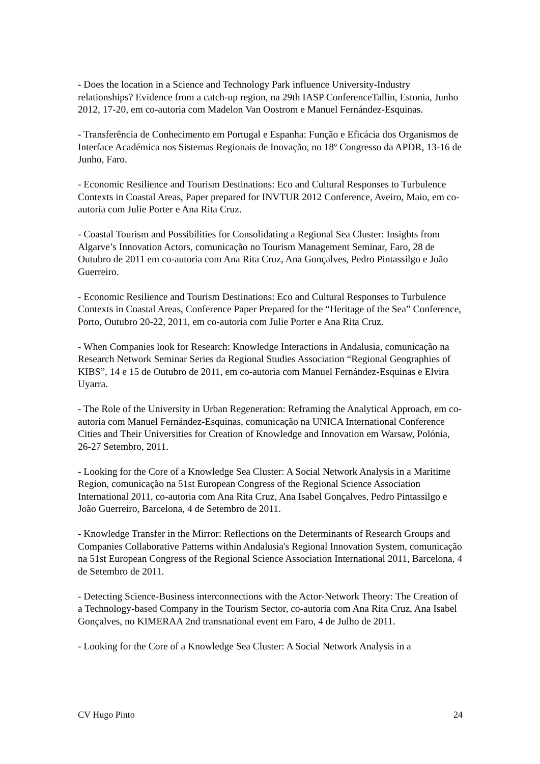- Does the location in a Science and Technology Park influence University-Industry relationships? Evidence from a catch-up region, na 29th IASP ConferenceTallin, Estonia, Junho 2012, 17-20, em co-autoria com Madelon Van Oostrom e Manuel Fernández-Esquinas.
- Transferência de Conhecimento em Portugal e Espanha: Função e Eficácia dos Organismos de Interface Académica nos Sistemas Regionais de Inovação, no 18º Congresso da APDR, 13-16 de Junho, Faro.
- Economic Resilience and Tourism Destinations: Eco and Cultural Responses to Turbulence Contexts in Coastal Areas, Paper prepared for INVTUR 2012 Conference, Aveiro, Maio, em co-autoria com Julie Porter e Ana Rita Cruz.
- Coastal Tourism and Possibilities for Consolidating a Regional Sea Cluster: Insights from Algarve’s Innovation Actors, comunicação no Tourism Management Seminar, Faro, 28 de Outubro de 2011 em co-autoria com Ana Rita Cruz, Ana Gonçalves, Pedro Pintassilgo e João Guerreiro.
- Economic Resilience and Tourism Destinations: Eco and Cultural Responses to Turbulence Contexts in Coastal Areas, Conference Paper Prepared for the “Heritage of the Sea” Conference, Porto, Outubro 20-22, 2011, em co-autoria com Julie Porter e Ana Rita Cruz.
- When Companies look for Research: Knowledge Interactions in Andalusia, comunicação na Research Network Seminar Series da Regional Studies Association “Regional Geographies of KIBS”, 14 e 15 de Outubro de 2011, em co-autoria com Manuel Fernández-Esquinas e Elvira Uyarra.
- The Role of the University in Urban Regeneration: Reframing the Analytical Approach, em co-autoria com Manuel Fernández-Esquinas, comunicação na UNICA International Conference Cities and Their Universities for Creation of Knowledge and Innovation em Warsaw, Polónia, 26-27 Setembro, 2011.
- Looking for the Core of a Knowledge Sea Cluster: A Social Network Analysis in a Maritime Region, comunicação na 51st European Congress of the Regional Science Association International 2011, co-autoria com Ana Rita Cruz, Ana Isabel Gonçalves, Pedro Pintassilgo e João Guerreiro, Barcelona, 4 de Setembro de 2011.
- Knowledge Transfer in the Mirror: Reflections on the Determinants of Research Groups and Companies Collaborative Patterns within Andalusia's Regional Innovation System, comunicação na 51st European Congress of the Regional Science Association International 2011, Barcelona, 4 de Setembro de 2011.
- Detecting Science-Business interconnections with the Actor-Network Theory: The Creation of a Technology-based Company in the Tourism Sector, co-autoria com Ana Rita Cruz, Ana Isabel Gonçalves, no KIMERAA 2nd transnational event em Faro, 4 de Julho de 2011.
- Looking for the Core of a Knowledge Sea Cluster: A Social Network Analysis in a
CV Hugo Pinto 24